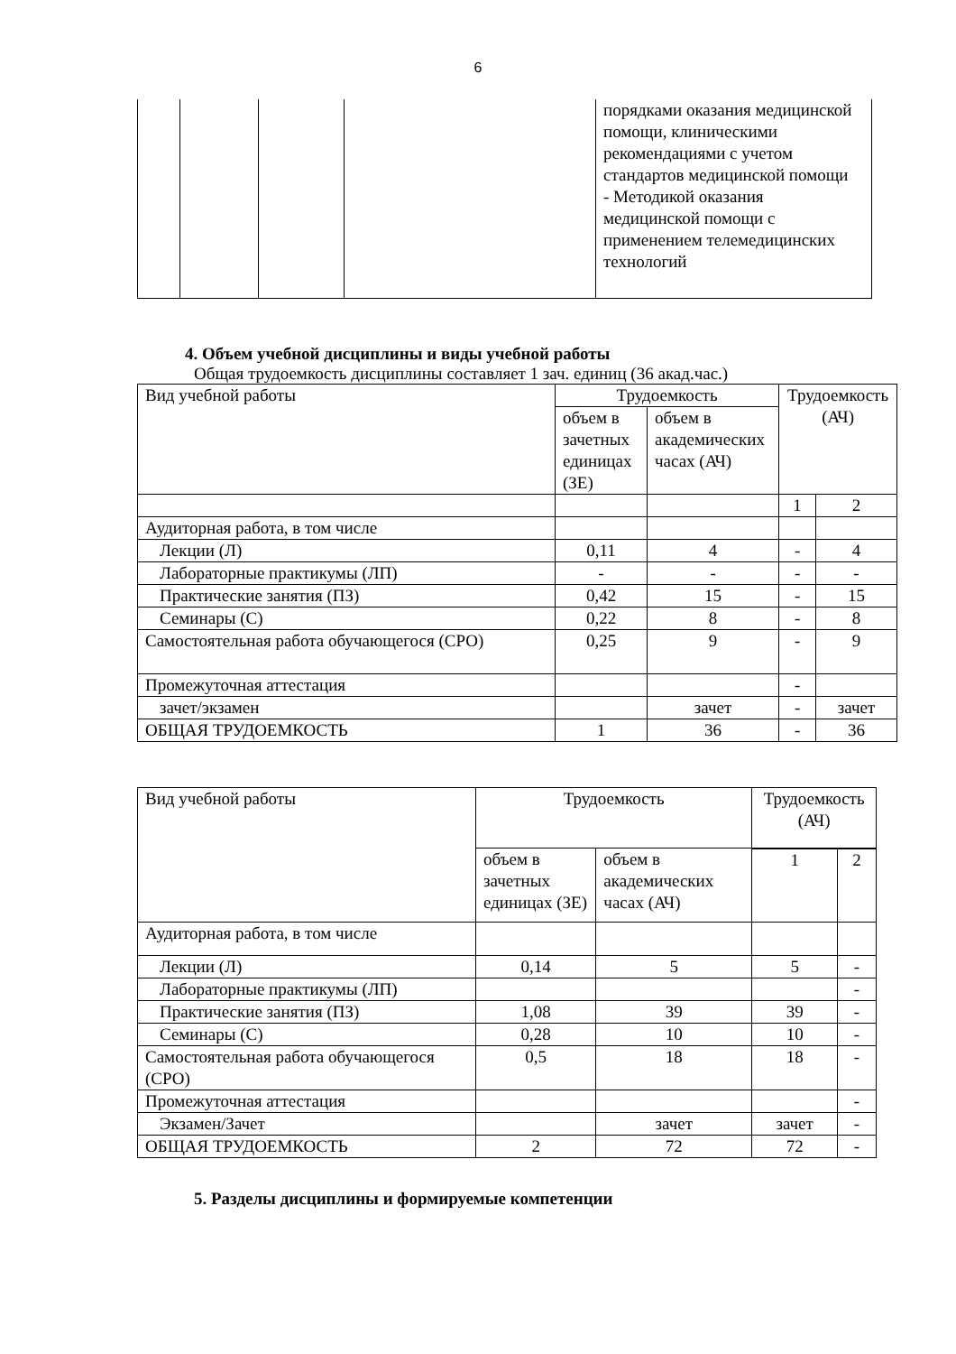6
| | | | | порядками оказания медицинской помощи, клиническими рекомендациями с учетом стандартов медицинской помощи - Методикой оказания медицинской помощи с применением телемедицинских технологий |
4. Объем учебной дисциплины и виды учебной работы
Общая трудоемкость дисциплины составляет 1 зач. единиц (36 акад.час.)
| Вид учебной работы | Трудоемкость | | Трудоемкость (АЧ) | |
| --- | --- | --- | --- | --- |
| | объем в зачетных единицах (ЗЕ) | объем в академических часах (АЧ) | | |
| | | | 1 | 2 |
| Аудиторная работа, в том числе | | | | |
| Лекции (Л) | 0,11 | 4 | - | 4 |
| Лабораторные практикумы (ЛП) | - | - | - | - |
| Практические занятия (ПЗ) | 0,42 | 15 | - | 15 |
| Семинары (С) | 0,22 | 8 | - | 8 |
| Самостоятельная работа обучающегося (СРО) | 0,25 | 9 | - | 9 |
| Промежуточная аттестация | | | - | |
| зачет/экзамен | | зачет | - | зачет |
| ОБЩАЯ ТРУДОЕМКОСТЬ | 1 | 36 | - | 36 |
| Вид учебной работы | Трудоемкость | | Трудоемкость (АЧ) | |
| --- | --- | --- | --- | --- |
| | объем в зачетных единицах (ЗЕ) | объем в академических часах (АЧ) | | |
| | | | 1 | 2 |
| Аудиторная работа, в том числе | | | | |
| Лекции (Л) | 0,14 | 5 | 5 | - |
| Лабораторные практикумы (ЛП) | | | | - |
| Практические занятия (ПЗ) | 1,08 | 39 | 39 | - |
| Семинары (С) | 0,28 | 10 | 10 | - |
| Самостоятельная работа обучающегося (СРО) | 0,5 | 18 | 18 | - |
| Промежуточная аттестация | | | | - |
| Экзамен/Зачет | | зачет | зачет | - |
| ОБЩАЯ ТРУДОЕМКОСТЬ | 2 | 72 | 72 | - |
5. Разделы дисциплины и формируемые компетенции